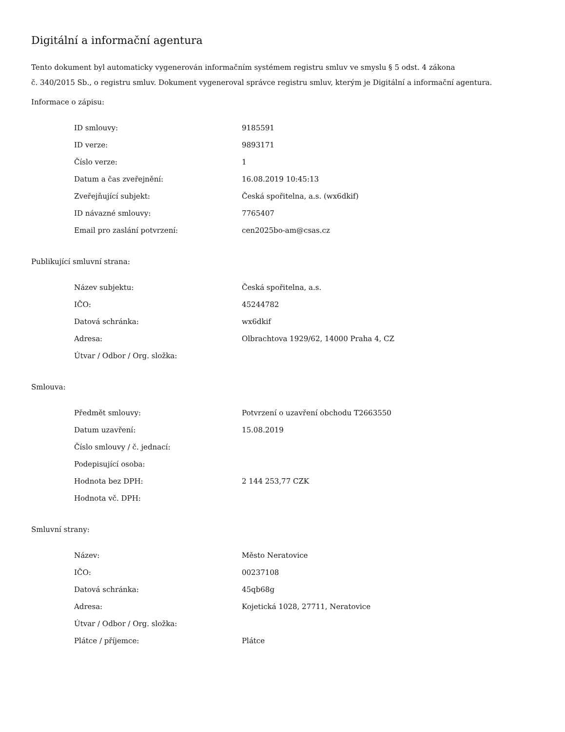Digitální a informační agentura
Tento dokument byl automaticky vygenerován informačním systémem registru smluv ve smyslu § 5 odst. 4 zákona
č. 340/2015 Sb., o registru smluv. Dokument vygeneroval správce registru smluv, kterým je Digitální a informační agentura.
Informace o zápisu:
| ID smlouvy: | 9185591 |
| ID verze: | 9893171 |
| Číslo verze: | 1 |
| Datum a čas zveřejnění: | 16.08.2019 10:45:13 |
| Zveřejňující subjekt: | Česká spořitelna, a.s. (wx6dkif) |
| ID návazné smlouvy: | 7765407 |
| Email pro zaslání potvrzení: | cen2025bo-am@csas.cz |
Publikující smluvní strana:
| Název subjektu: | Česká spořitelna, a.s. |
| IČO: | 45244782 |
| Datová schránka: | wx6dkif |
| Adresa: | Olbrachtova 1929/62, 14000 Praha 4, CZ |
| Útvar / Odbor / Org. složka: | |
Smlouva:
| Předmět smlouvy: | Potvrzení o uzavření obchodu T2663550 |
| Datum uzavření: | 15.08.2019 |
| Číslo smlouvy / č. jednací: | |
| Podepisující osoba: | |
| Hodnota bez DPH: | 2 144 253,77 CZK |
| Hodnota vč. DPH: | |
Smluvní strany:
| Název: | Město Neratovice |
| IČO: | 00237108 |
| Datová schránka: | 45qb68g |
| Adresa: | Kojetická 1028, 27711, Neratovice |
| Útvar / Odbor / Org. složka: | |
| Plátce / příjemce: | Plátce |